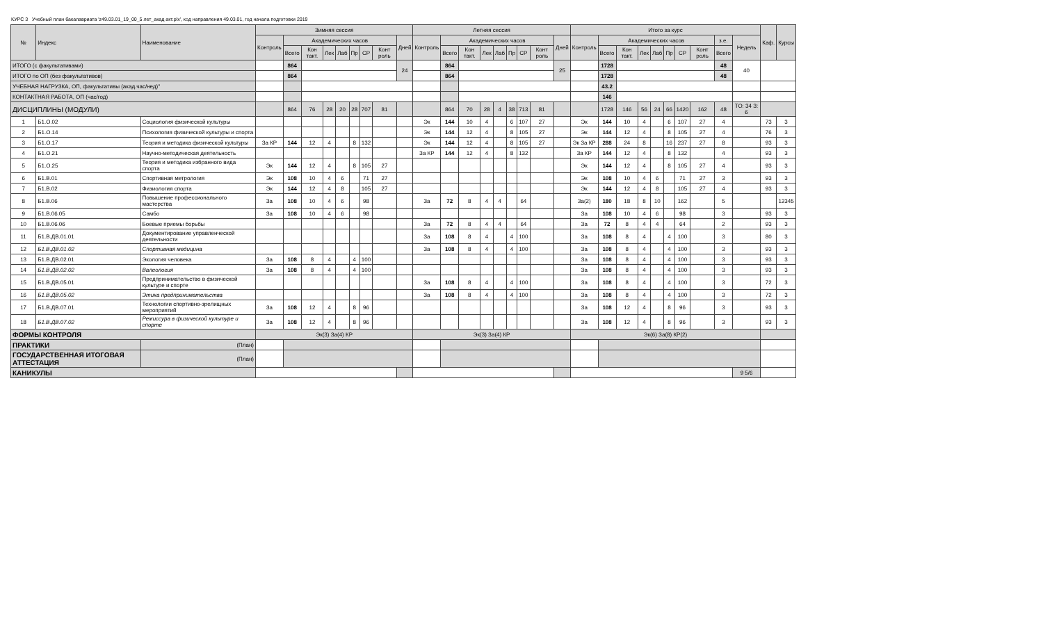КУРС 3 Учебный план бакалавриата 'z49.03.01_19_00_5 лет_акад акт.plx', код направления 49.03.01, год начала подготовки 2019
| № | Индекс | Наименование | Зимняя сессия | | | | | | | | | Летняя сессия | | | | | | | | | Итого за курс | | | | | | | | | | Каф. | Курсы |
| --- | --- | --- | --- | --- | --- | --- | --- | --- | --- | --- | --- | --- | --- | --- | --- | --- | --- | --- | --- | --- | --- | --- | --- | --- | --- | --- | --- | --- | --- | --- | --- | --- |
| | | | Контроль | Академических часов | | | | | | | Дней | Контроль | Академических часов | | | | | | | Дней | Контроль | Академических часов | | | | | | | з.е. | Недель | | |
| | | | | Всего | Кон такт. | Лек | Лаб | Пр | СР | Конт роль | | | Всего | Кон такт. | Лек | Лаб | Пр | СР | Конт роль | | | Всего | Кон такт. | Лек | Лаб | Пр | СР | Конт роль | Всего | | | |
| ИТОГО (с факультативами) | | | | 864 | | | | | | | 24 | | 864 | | | | | | | 25 | | 1728 | | | | | | | 48 | 40 | | |
| ИТОГО по ОП (без факультативов) | | | | 864 | | | | | | | | | 864 | | | | | | | | | 1728 | | | | | | | 48 | | | |
| УЧЕБНАЯ НАГРУЗКА, ОП, факультативы (акад.час/нед)" | | | | | | | | | | | | | | | | | | | | | | 43.2 | | | | | | | | | | |
| КОНТАКТНАЯ РАБОТА, ОП (час/год) | | | | | | | | | | | | | | | | | | | | | | 146 | | | | | | | | | | |
| ДИСЦИПЛИНЫ (МОДУЛИ) | | | | 864 | 76 | 28 | 20 | 28 | 707 | 81 | | | 864 | 70 | 28 | 4 | 38 | 713 | 81 | | | 1728 | 146 | 56 | 24 | 66 | 1420 | 162 | 48 | ТО: 34 З: 6 | | |
| 1 | Б1.О.02 | Социология физической культуры | | | | | | | | | | Эк | 144 | 10 | 4 | | 6 | 107 | 27 | | Эк | 144 | 10 | 4 | | 6 | 107 | 27 | 4 | | 73 | 3 |
| 2 | Б1.О.14 | Психология физической культуры и спорта | | | | | | | | | | Эк | 144 | 12 | 4 | | 8 | 105 | 27 | | Эк | 144 | 12 | 4 | | 8 | 105 | 27 | 4 | | 76 | 3 |
| 3 | Б1.О.17 | Теория и методика физической культуры | За КР | 144 | 12 | 4 | | 8 | 132 | | | Эк | 144 | 12 | 4 | | 8 | 105 | 27 | | Эк За КР | 288 | 24 | 8 | | 16 | 237 | 27 | 8 | | 93 | 3 |
| 4 | Б1.О.21 | Научно-методическая деятельность | | | | | | | | | | За КР | 144 | 12 | 4 | | 8 | 132 | | | За КР | 144 | 12 | 4 | | 8 | 132 | | 4 | | 93 | 3 |
| 5 | Б1.О.25 | Теория и методика избранного вида спорта | Эк | 144 | 12 | 4 | | 8 | 105 | 27 | | | | | | | | | | | Эк | 144 | 12 | 4 | | 8 | 105 | 27 | 4 | | 93 | 3 |
| 6 | Б1.В.01 | Спортивная метрология | Эк | 108 | 10 | 4 | 6 | | 71 | 27 | | | | | | | | | | | Эк | 108 | 10 | 4 | 6 | | 71 | 27 | 3 | | 93 | 3 |
| 7 | Б1.В.02 | Физиология спорта | Эк | 144 | 12 | 4 | 8 | | 105 | 27 | | | | | | | | | | | Эк | 144 | 12 | 4 | 8 | | 105 | 27 | 4 | | 93 | 3 |
| 8 | Б1.В.06 | Повышение профессионального мастерства | За | 108 | 10 | 4 | 6 | | 98 | | | За | 72 | 8 | 4 | 4 | | 64 | | | За(2) | 180 | 18 | 8 | 10 | | 162 | | 5 | | | 12345 |
| 9 | Б1.В.06.05 | Самбо | За | 108 | 10 | 4 | 6 | | 98 | | | | | | | | | | | | За | 108 | 10 | 4 | 6 | | 98 | | 3 | | 93 | 3 |
| 10 | Б1.В.06.06 | Боевые приемы борьбы | | | | | | | | | | За | 72 | 8 | 4 | 4 | | 64 | | | За | 72 | 8 | 4 | 4 | | 64 | | 2 | | 93 | 3 |
| 11 | Б1.В.ДВ.01.01 | Документирование управленческой деятельности | | | | | | | | | | За | 108 | 8 | 4 | | 4 | 100 | | | За | 108 | 8 | 4 | | 4 | 100 | | 3 | | 80 | 3 |
| 12 | Б1.В.ДВ.01.02 | Спортивная медицина | | | | | | | | | | За | 108 | 8 | 4 | | 4 | 100 | | | За | 108 | 8 | 4 | | 4 | 100 | | 3 | | 93 | 3 |
| 13 | Б1.В.ДВ.02.01 | Экология человека | За | 108 | 8 | 4 | | 4 | 100 | | | | | | | | | | | | За | 108 | 8 | 4 | | 4 | 100 | | 3 | | 93 | 3 |
| 14 | Б1.В.ДВ.02.02 | Валеология | За | 108 | 8 | 4 | | 4 | 100 | | | | | | | | | | | | За | 108 | 8 | 4 | | 4 | 100 | | 3 | | 93 | 3 |
| 15 | Б1.В.ДВ.05.01 | Предпринимательство в физической культуре и спорте | | | | | | | | | | За | 108 | 8 | 4 | | 4 | 100 | | | За | 108 | 8 | 4 | | 4 | 100 | | 3 | | 72 | 3 |
| 16 | Б1.В.ДВ.05.02 | Этика предпринимательства | | | | | | | | | | За | 108 | 8 | 4 | | 4 | 100 | | | За | 108 | 8 | 4 | | 4 | 100 | | 3 | | 72 | 3 |
| 17 | Б1.В.ДВ.07.01 | Технологии спортивно-зрелищных мероприятий | За | 108 | 12 | 4 | | 8 | 96 | | | | | | | | | | | | За | 108 | 12 | 4 | | 8 | 96 | | 3 | | 93 | 3 |
| 18 | Б1.В.ДВ.07.02 | Режиссура в физической культуре и спорте | За | 108 | 12 | 4 | | 8 | 96 | | | | | | | | | | | | За | 108 | 12 | 4 | | 8 | 96 | | 3 | | 93 | 3 |
| ФОРМЫ КОНТРОЛЯ | | | Эк(3) За(4) КР | | | | | | | | | Эк(3) За(4) КР | | | | | | | | | Эк(6) За(8) КР(2) | | | | | | | | | | | |
| ПРАКТИКИ | | (План) | | | | | | | | | | | | | | | | | | | | | | | | | | | | | | |
| ГОСУДАРСТВЕННАЯ ИТОГОВАЯ АТТЕСТАЦИЯ | | (План) | | | | | | | | | | | | | | | | | | | | | | | | | | | | | | |
| КАНИКУЛЫ | | | | | | | | | | | | | | | | | | | | | | | | | | | | | | 9 5/6 | | |